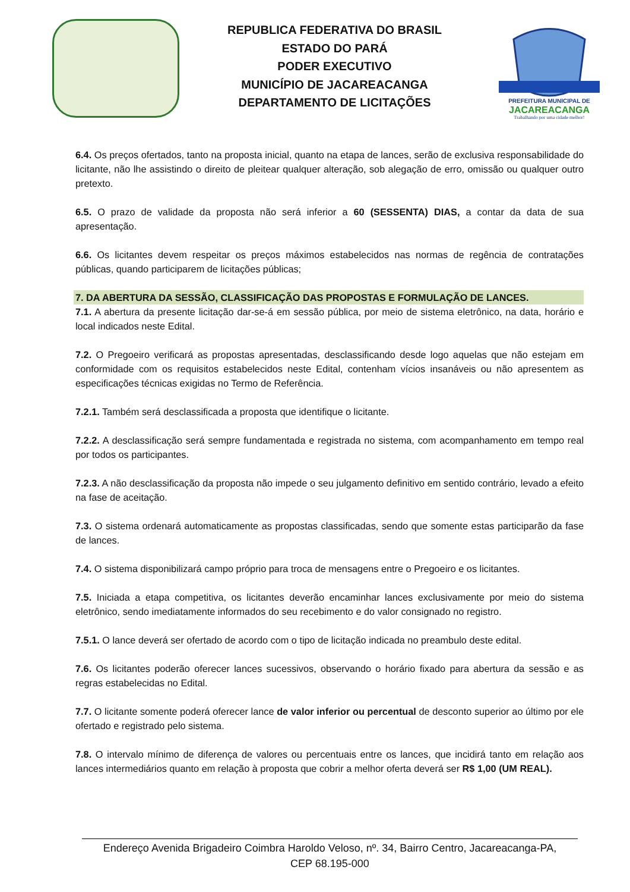REPUBLICA FEDERATIVA DO BRASIL
ESTADO DO PARÁ
PODER EXECUTIVO
MUNICÍPIO DE JACAREACANGA
DEPARTAMENTO DE LICITAÇÕES
PREFEITURA MUNICIPAL DE
JACAREACANGA
Trabalhando por uma cidade melhor!
6.4. Os preços ofertados, tanto na proposta inicial, quanto na etapa de lances, serão de exclusiva responsabilidade do licitante, não lhe assistindo o direito de pleitear qualquer alteração, sob alegação de erro, omissão ou qualquer outro pretexto.
6.5. O prazo de validade da proposta não será inferior a 60 (SESSENTA) DIAS, a contar da data de sua apresentação.
6.6. Os licitantes devem respeitar os preços máximos estabelecidos nas normas de regência de contratações públicas, quando participarem de licitações públicas;
7. DA ABERTURA DA SESSÃO, CLASSIFICAÇÃO DAS PROPOSTAS E FORMULAÇÃO DE LANCES.
7.1. A abertura da presente licitação dar-se-á em sessão pública, por meio de sistema eletrônico, na data, horário e local indicados neste Edital.
7.2. O Pregoeiro verificará as propostas apresentadas, desclassificando desde logo aquelas que não estejam em conformidade com os requisitos estabelecidos neste Edital, contenham vícios insanáveis ou não apresentem as especificações técnicas exigidas no Termo de Referência.
7.2.1. Também será desclassificada a proposta que identifique o licitante.
7.2.2. A desclassificação será sempre fundamentada e registrada no sistema, com acompanhamento em tempo real por todos os participantes.
7.2.3. A não desclassificação da proposta não impede o seu julgamento definitivo em sentido contrário, levado a efeito na fase de aceitação.
7.3. O sistema ordenará automaticamente as propostas classificadas, sendo que somente estas participarão da fase de lances.
7.4. O sistema disponibilizará campo próprio para troca de mensagens entre o Pregoeiro e os licitantes.
7.5. Iniciada a etapa competitiva, os licitantes deverão encaminhar lances exclusivamente por meio do sistema eletrônico, sendo imediatamente informados do seu recebimento e do valor consignado no registro.
7.5.1. O lance deverá ser ofertado de acordo com o tipo de licitação indicada no preambulo deste edital.
7.6. Os licitantes poderão oferecer lances sucessivos, observando o horário fixado para abertura da sessão e as regras estabelecidas no Edital.
7.7. O licitante somente poderá oferecer lance de valor inferior ou percentual de desconto superior ao último por ele ofertado e registrado pelo sistema.
7.8. O intervalo mínimo de diferença de valores ou percentuais entre os lances, que incidirá tanto em relação aos lances intermediários quanto em relação à proposta que cobrir a melhor oferta deverá ser R$ 1,00 (UM REAL).
Endereço Avenida Brigadeiro Coimbra Haroldo Veloso, nº. 34, Bairro Centro, Jacareacanga-PA,
CEP 68.195-000